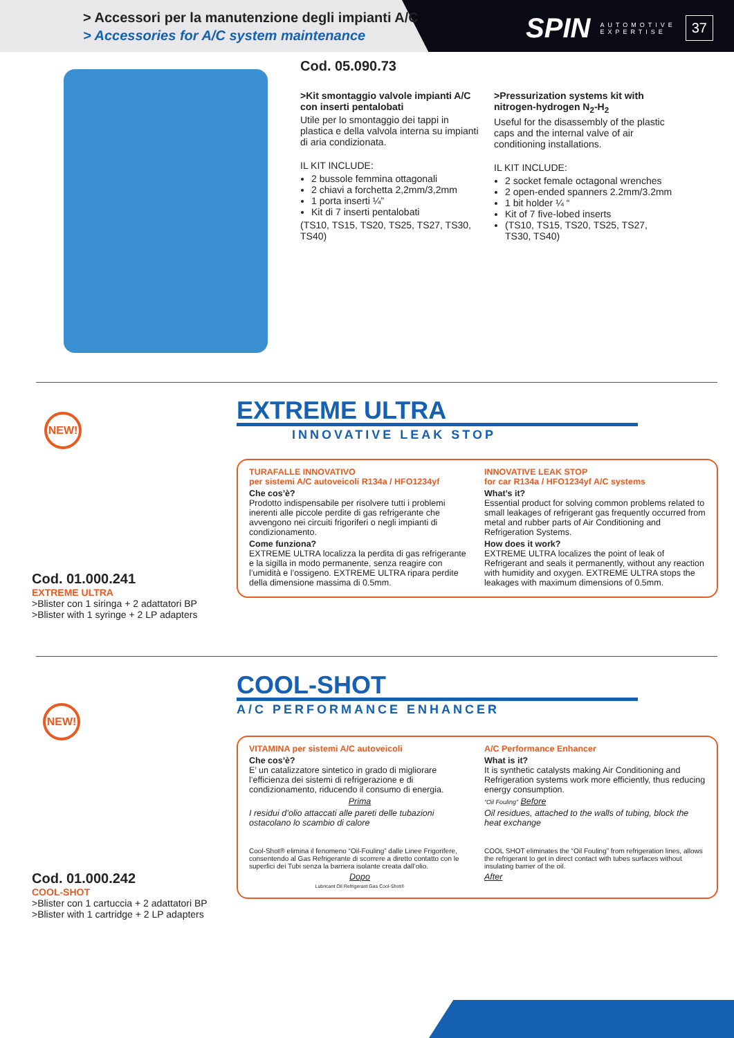> Accessori per la manutenzione degli impianti A/C
> Accessories for A/C system maintenance
SPIN AUTOMOTIVE
EXPERTISE 37
Cod. 05.090.73
>Kit smontaggio valvole impianti A/C con inserti pentalobati
Utile per lo smontaggio dei tappi in plastica e della valvola interna su impianti di aria condizionata.
IL KIT INCLUDE:
2 bussole femmina ottagonali
2 chiavi a forchetta 2,2mm/3,2mm
1 porta inserti ¼”
Kit di 7 inserti pentalobati
(TS10, TS15, TS20, TS25, TS27, TS30, TS40)
>Pressurization systems kit with nitrogen-hydrogen N<sub>2</sub>-H<sub>2</sub>
Useful for the disassembly of the plastic caps and the internal valve of air conditioning installations.
IL KIT INCLUDE:
2 socket female octagonal wrenches
2 open-ended spanners 2.2mm/3.2mm
1 bit holder ¼ “
Kit of 7 five-lobed inserts
(TS10, TS15, TS20, TS25, TS27, TS30, TS40)
NEW!
Cod. 01.000.241
EXTREME ULTRA
>Blister con 1 siringa + 2 adattatori BP
>Blister with 1 syringe + 2 LP adapters
EXTREME ULTRA
INNOVATIVE LEAK STOP
TURAFALLE INNOVATIVO
per sistemi A/C autoveicoli R134a / HFO1234yf
Che cos’è?
Prodotto indispensabile per risolvere tutti i problemi inerenti alle piccole perdite di gas refrigerante che avvengono nei circuiti frigoriferi o negli impianti di condizionamento.
Come funziona?
EXTREME ULTRA localizza la perdita di gas refrigerante e la sigilla in modo permanente, senza reagire con l’umidità e l’ossigeno. EXTREME ULTRA ripara perdite della dimensione massima di 0.5mm.
INNOVATIVE LEAK STOP
for car R134a / HFO1234yf A/C systems
What’s it?
Essential product for solving common problems related to small leakages of refrigerant gas frequently occurred from metal and rubber parts of Air Conditioning and Refrigeration Systems.
How does it work?
EXTREME ULTRA localizes the point of leak of Refrigerant and seals it permanently, without any reaction with humidity and oxygen. EXTREME ULTRA stops the leakages with maximum dimensions of 0.5mm.
NEW!
Cod. 01.000.242
COOL-SHOT
>Blister con 1 cartuccia + 2 adattatori BP
>Blister with 1 cartridge + 2 LP adapters
COOL-SHOT
A/C PERFORMANCE ENHANCER
VITAMINA per sistemi A/C autoveicoli
Che cos’è?
E’ un catalizzatore sintetico in grado di migliorare l’efficienza dei sistemi di refrigerazione e di condizionamento, riducendo il consumo di energia.
Prima
I residui d’olio attaccati alle pareti delle tubazioni ostacolano lo scambio di calore
Cool-Shot® elimina il fenomeno “Oil-Fouling” dalle Linee Frigorifere, consentendo al Gas Refrigerante di scorrere a diretto contatto con le superfici dei Tubi senza la barriera isolante creata dall’olio.
Dopo
Lubricant Oil Refrigerant Gas Cool-Shot®
A/C Performance Enhancer
What is it?
It is synthetic catalysts making Air Conditioning and Refrigeration systems work more efficiently, thus reducing energy consumption.
“Oil Fouling” Before
Oil residues, attached to the walls of tubing, block the heat exchange
COOL SHOT eliminates the “Oil Fouling” from refrigeration lines, allows the refrigerant to get in direct contact with tubes surfaces without insulating barrier of the oil.
After